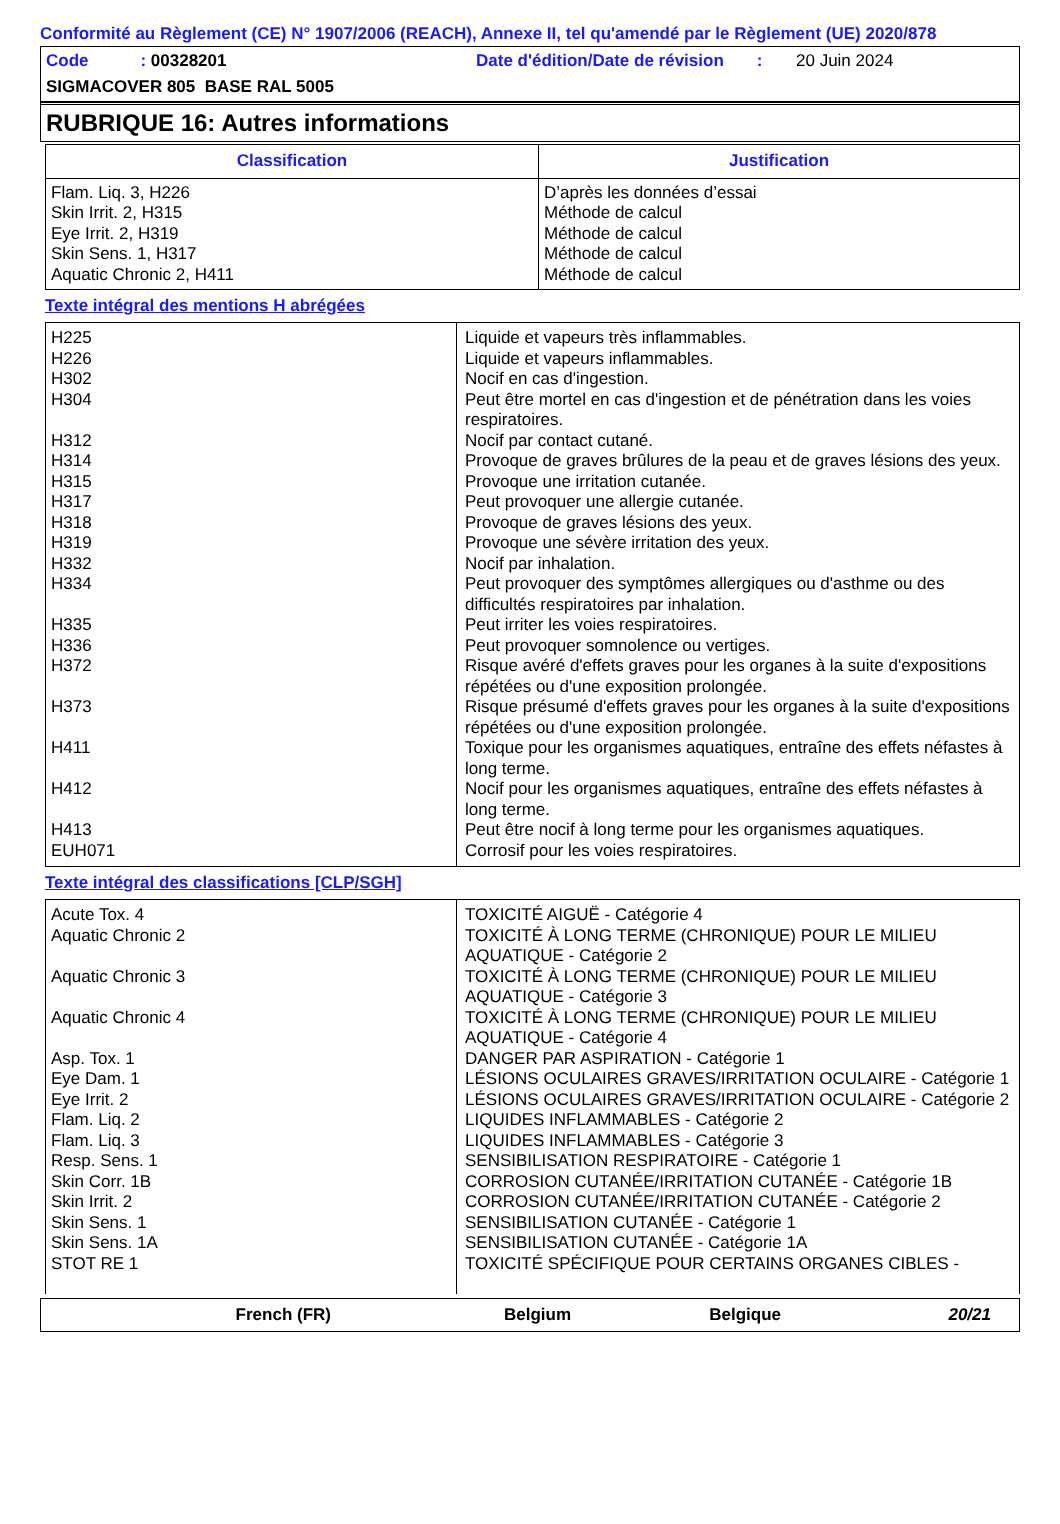Conformité au Règlement (CE) N° 1907/2006 (REACH), Annexe II, tel qu'amendé par le Règlement (UE) 2020/878
Code : 00328201 Date d'édition/Date de révision : 20 Juin 2024
SIGMACOVER 805 BASE RAL 5005
RUBRIQUE 16: Autres informations
| Classification | Justification |
| --- | --- |
| Flam. Liq. 3, H226 Skin Irrit. 2, H315 Eye Irrit. 2, H319 Skin Sens. 1, H317 Aquatic Chronic 2, H411 | D’après les données d’essai Méthode de calcul Méthode de calcul Méthode de calcul Méthode de calcul |
Texte intégral des mentions H abrégées
| H225 | Liquide et vapeurs très inflammables. |
| H226 | Liquide et vapeurs inflammables. |
| H302 | Nocif en cas d'ingestion. |
| H304 | Peut être mortel en cas d'ingestion et de pénétration dans les voies respiratoires. |
| H312 | Nocif par contact cutané. |
| H314 | Provoque de graves brûlures de la peau et de graves lésions des yeux. |
| H315 | Provoque une irritation cutanée. |
| H317 | Peut provoquer une allergie cutanée. |
| H318 | Provoque de graves lésions des yeux. |
| H319 | Provoque une sévère irritation des yeux. |
| H332 | Nocif par inhalation. |
| H334 | Peut provoquer des symptômes allergiques ou d'asthme ou des difficultés respiratoires par inhalation. |
| H335 | Peut irriter les voies respiratoires. |
| H336 | Peut provoquer somnolence ou vertiges. |
| H372 | Risque avéré d'effets graves pour les organes à la suite d'expositions répétées ou d'une exposition prolongée. |
| H373 | Risque présumé d'effets graves pour les organes à la suite d'expositions répétées ou d'une exposition prolongée. |
| H411 | Toxique pour les organismes aquatiques, entraîne des effets néfastes à long terme. |
| H412 | Nocif pour les organismes aquatiques, entraîne des effets néfastes à long terme. |
| H413 | Peut être nocif à long terme pour les organismes aquatiques. |
| EUH071 | Corrosif pour les voies respiratoires. |
Texte intégral des classifications [CLP/SGH]
| Acute Tox. 4 | TOXICITÉ AIGUË - Catégorie 4 |
| Aquatic Chronic 2 | TOXICITÉ À LONG TERME (CHRONIQUE) POUR LE MILIEU AQUATIQUE - Catégorie 2 |
| Aquatic Chronic 3 | TOXICITÉ À LONG TERME (CHRONIQUE) POUR LE MILIEU AQUATIQUE - Catégorie 3 |
| Aquatic Chronic 4 | TOXICITÉ À LONG TERME (CHRONIQUE) POUR LE MILIEU AQUATIQUE - Catégorie 4 |
| Asp. Tox. 1 | DANGER PAR ASPIRATION - Catégorie 1 |
| Eye Dam. 1 | LÉSIONS OCULAIRES GRAVES/IRRITATION OCULAIRE - Catégorie 1 |
| Eye Irrit. 2 | LÉSIONS OCULAIRES GRAVES/IRRITATION OCULAIRE - Catégorie 2 |
| Flam. Liq. 2 | LIQUIDES INFLAMMABLES - Catégorie 2 |
| Flam. Liq. 3 | LIQUIDES INFLAMMABLES - Catégorie 3 |
| Resp. Sens. 1 | SENSIBILISATION RESPIRATOIRE - Catégorie 1 |
| Skin Corr. 1B | CORROSION CUTANÉE/IRRITATION CUTANÉE - Catégorie 1B |
| Skin Irrit. 2 | CORROSION CUTANÉE/IRRITATION CUTANÉE - Catégorie 2 |
| Skin Sens. 1 | SENSIBILISATION CUTANÉE - Catégorie 1 |
| Skin Sens. 1A | SENSIBILISATION CUTANÉE - Catégorie 1A |
| STOT RE 1 | TOXICITÉ SPÉCIFIQUE POUR CERTAINS ORGANES CIBLES - |
French (FR) Belgium Belgique 20/21